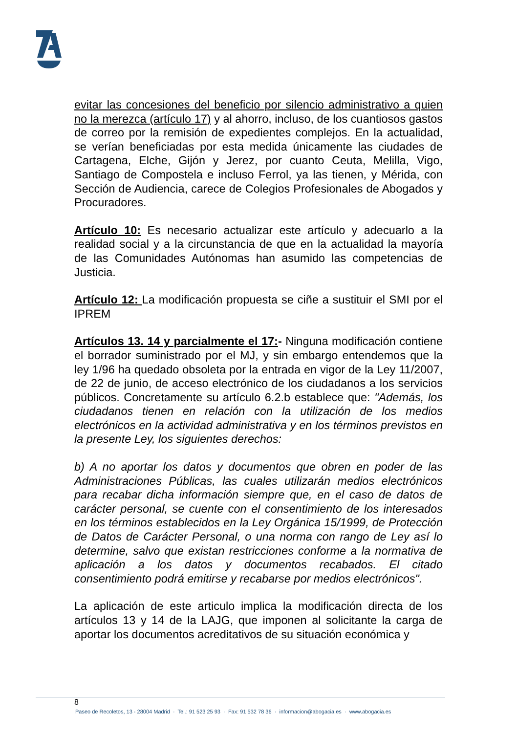evitar las concesiones del beneficio por silencio administrativo a quien no la merezca (artículo 17) y al ahorro, incluso, de los cuantiosos gastos de correo por la remisión de expedientes complejos. En la actualidad, se verían beneficiadas por esta medida únicamente las ciudades de Cartagena, Elche, Gijón y Jerez, por cuanto Ceuta, Melilla, Vigo, Santiago de Compostela e incluso Ferrol, ya las tienen, y Mérida, con Sección de Audiencia, carece de Colegios Profesionales de Abogados y Procuradores.
Artículo 10: Es necesario actualizar este artículo y adecuarlo a la realidad social y a la circunstancia de que en la actualidad la mayoría de las Comunidades Autónomas han asumido las competencias de Justicia.
Artículo 12: La modificación propuesta se ciñe a sustituir el SMI por el IPREM
Artículos 13. 14 y parcialmente el 17:- Ninguna modificación contiene el borrador suministrado por el MJ, y sin embargo entendemos que la ley 1/96 ha quedado obsoleta por la entrada en vigor de la Ley 11/2007, de 22 de junio, de acceso electrónico de los ciudadanos a los servicios públicos. Concretamente su artículo 6.2.b establece que: "Además, los ciudadanos tienen en relación con la utilización de los medios electrónicos en la actividad administrativa y en los términos previstos en la presente Ley, los siguientes derechos:
b) A no aportar los datos y documentos que obren en poder de las Administraciones Públicas, las cuales utilizarán medios electrónicos para recabar dicha información siempre que, en el caso de datos de carácter personal, se cuente con el consentimiento de los interesados en los términos establecidos en la Ley Orgánica 15/1999, de Protección de Datos de Carácter Personal, o una norma con rango de Ley así lo determine, salvo que existan restricciones conforme a la normativa de aplicación a los datos y documentos recabados. El citado consentimiento podrá emitirse y recabarse por medios electrónicos".
La aplicación de este articulo implica la modificación directa de los artículos 13 y 14 de la LAJG, que imponen al solicitante la carga de aportar los documentos acreditativos de su situación económica y
8
Paseo de Recoletos, 13 - 28004 Madrid · Tel.: 91 523 25 93 · Fax: 91 532 78 36 · informacion@abogacia.es · www.abogacia.es